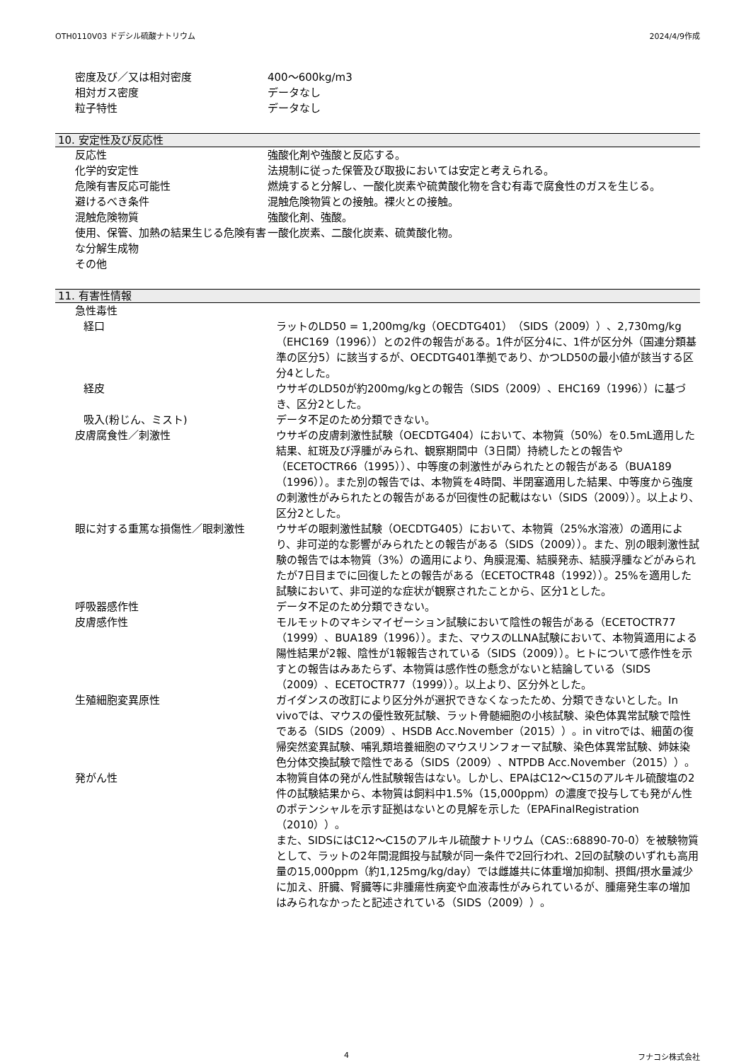OTH0110V03 ドデシル硫酸ナトリウム 2024/4/9作成
| 密度及び／又は相対密度 | 400～600kg/m3 |
| 相対ガス密度 | データなし |
| 粒子特性 | データなし |
10. 安定性及び反応性
| 反応性 | 強酸化剤や強酸と反応する。 |
| 化学的安定性 | 法規制に従った保管及び取扱においては安定と考えられる。 |
| 危険有害反応可能性 | 燃焼すると分解し、一酸化炭素や硫黄酸化物を含む有毒で腐食性のガスを生じる。 |
| 避けるべき条件 | 混触危険物質との接触。裸火との接触。 |
| 混触危険物質 | 強酸化剤、強酸。 |
| 使用、保管、加熱の結果生じる危険有害な分解生成物 | 一酸化炭素、二酸化炭素、硫黄酸化物。 |
| その他 | |
11. 有害性情報
| 急性毒性 | |
| 経口 | ラットのLD50 = 1,200mg/kg（OECDTG401）（SIDS（2009））、2,730mg/kg（EHC169（1996））との2件の報告がある。1件が区分4に、1件が区分外（国連分類基準の区分5）に該当するが、OECDTG401準拠であり、かつLD50の最小値が該当する区分4とした。 |
| 経皮 | ウサギのLD50が約200mg/kgとの報告（SIDS（2009）、EHC169（1996））に基づき、区分2とした。 |
| 吸入(粉じん、ミスト) | データ不足のため分類できない。 |
| 皮膚腐食性／刺激性 | ウサギの皮膚刺激性試験（OECDTG404）において、本物質（50%）を0.5mL適用した結果、紅斑及び浮腫がみられ、観察期間中（3日間）持続したとの報告や（ECETOCTR66（1995））、中等度の刺激性がみられたとの報告がある（BUA189（1996））。また別の報告では、本物質を4時間、半閉塞適用した結果、中等度から強度の刺激性がみられたとの報告があるが回復性の記載はない（SIDS（2009））。以上より、区分2とした。 |
| 眼に対する重篤な損傷性／眼刺激性 | ウサギの眼刺激性試験（OECDTG405）において、本物質（25%水溶液）の適用により、非可逆的な影響がみられたとの報告がある（SIDS（2009））。また、別の眼刺激性試験の報告では本物質（3%）の適用により、角膜混濁、結膜発赤、結膜浮腫などがみられたが7日目までに回復したとの報告がある（ECETOCTR48（1992））。25%を適用した試験において、非可逆的な症状が観察されたことから、区分1とした。 |
| 呼吸器感作性 | データ不足のため分類できない。 |
| 皮膚感作性 | モルモットのマキシマイゼーション試験において陰性の報告がある（ECETOCTR77（1999）、BUA189（1996））。また、マウスのLLNA試験において、本物質適用による陽性結果が2報、陰性が1報報告されている（SIDS（2009））。ヒトについて感作性を示すとの報告はみあたらず、本物質は感作性の懸念がないと結論している（SIDS（2009）、ECETOCTR77（1999））。以上より、区分外とした。 |
| 生殖細胞変異原性 | ガイダンスの改訂により区分外が選択できなくなったため、分類できないとした。In vivoでは、マウスの優性致死試験、ラット骨髄細胞の小核試験、染色体異常試験で陰性である（SIDS（2009）、HSDB Acc.November（2015））。in vitroでは、細菌の復帰突然変異試験、哺乳類培養細胞のマウスリンフォーマ試験、染色体異常試験、姉妹染色分体交換試験で陰性である（SIDS（2009）、NTPDB Acc.November（2015））。 |
| 発がん性 | 本物質自体の発がん性試験報告はない。しかし、EPAはC12～C15のアルキル硫酸塩の2件の試験結果から、本物質は飼料中1.5%（15,000ppm）の濃度で投与しても発がん性のポテンシャルを示す証拠はないとの見解を示した（EPAFinalRegistration（2010））。 また、SIDSにはC12～C15のアルキル硫酸ナトリウム（CAS::68890-70-0）を被験物質として、ラットの2年間混餌投与試験が同一条件で2回行われ、2回の試験のいずれも高用量の15,000ppm（約1,125mg/kg/day）では雌雄共に体重増加抑制、摂餌/摂水量減少に加え、肝臓、腎臓等に非腫瘍性病変や血液毒性がみられているが、腫瘍発生率の増加はみられなかったと記述されている（SIDS（2009））。 |
4 フナコシ株式会社